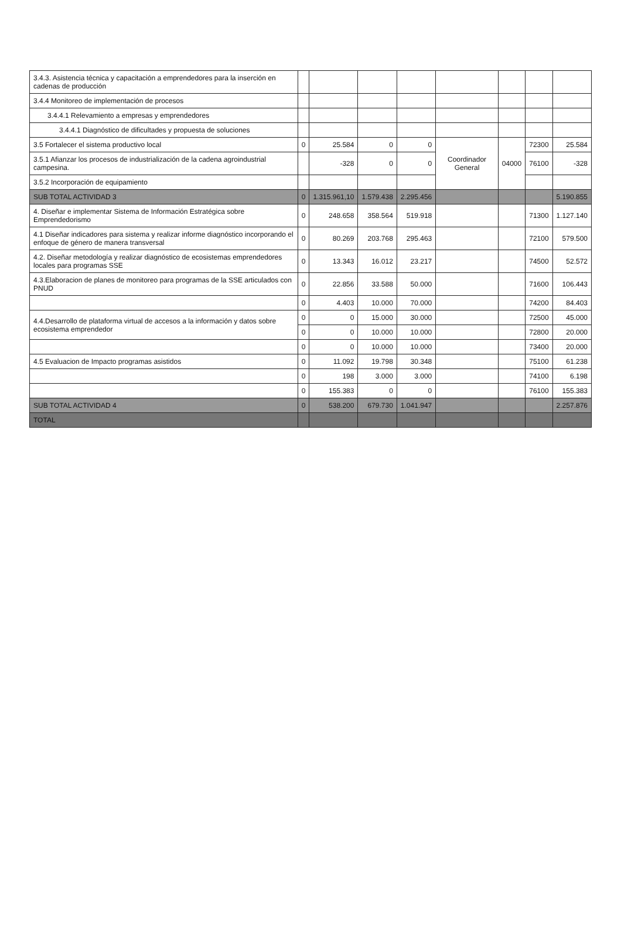| 3.4.3. Asistencia técnica y capacitación a emprendedores para la inserción en cadenas de producción | | | | | | | | |
| 3.4.4 Monitoreo de implementación de procesos | | | | | | | | |
| 3.4.4.1 Relevamiento a empresas y emprendedores | | | | | | | | |
| 3.4.4.1 Diagnóstico de dificultades y propuesta de soluciones | | | | | | | | |
| 3.5 Fortalecer el sistema productivo local | 0 | 25.584 | 0 | 0 | Coordinador General | 04000 | 72300 | 25.584 |
| 3.5.1 Afianzar los procesos de industrialización de la cadena agroindustrial campesina. | | -328 | 0 | 0 | | | 76100 | -328 |
| 3.5.2 Incorporación de equipamiento | | | | | | | | |
| SUB TOTAL ACTIVIDAD 3 | 0 | 1.315.961,10 | 1.579.438 | 2.295.456 | | | | 5.190.855 |
| 4. Diseñar e implementar Sistema de Información Estratégica sobre Emprendedorismo | 0 | 248.658 | 358.564 | 519.918 | | | 71300 | 1.127.140 |
| 4.1 Diseñar indicadores para sistema y realizar informe diagnóstico incorporando el enfoque de género de manera transversal | 0 | 80.269 | 203.768 | 295.463 | | | 72100 | 579.500 |
| 4.2. Diseñar metodología y realizar diagnóstico de ecosistemas emprendedores locales para programas SSE | 0 | 13.343 | 16.012 | 23.217 | | | 74500 | 52.572 |
| 4.3.Elaboracion de planes de monitoreo para programas de la SSE articulados con PNUD | 0 | 22.856 | 33.588 | 50.000 | | | 71600 | 106.443 |
| | 0 | 4.403 | 10.000 | 70.000 | | | 74200 | 84.403 |
| 4.4.Desarrollo de plataforma virtual de accesos a la información y datos sobre ecosistema emprendedor | 0 | 0 | 15.000 | 30.000 | | | 72500 | 45.000 |
| | 0 | 0 | 10.000 | 10.000 | | | 72800 | 20.000 |
| | 0 | 0 | 10.000 | 10.000 | | | 73400 | 20.000 |
| 4.5 Evaluacion de Impacto programas asistidos | 0 | 11.092 | 19.798 | 30.348 | | | 75100 | 61.238 |
| | 0 | 198 | 3.000 | 3.000 | | | 74100 | 6.198 |
| | 0 | 155.383 | 0 | 0 | | | 76100 | 155.383 |
| SUB TOTAL ACTIVIDAD 4 | 0 | 538.200 | 679.730 | 1.041.947 | | | | 2.257.876 |
| TOTAL | | | | | | | | |